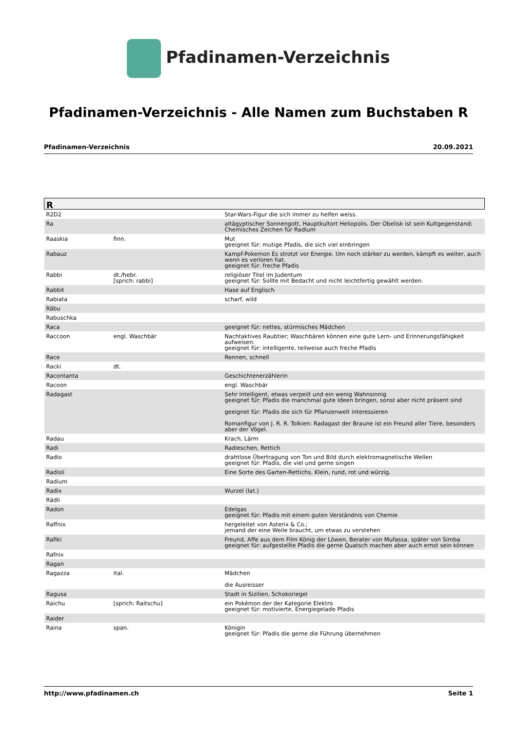Pfadinamen-Verzeichnis
Pfadinamen-Verzeichnis - Alle Namen zum Buchstaben R
Pfadinamen-Verzeichnis 20.09.2021
| R | | |
| --- | --- | --- |
| R2D2 | | Star-Wars-Figur die sich immer zu helfen weiss. |
| Ra | | altägyptischer Sonnengott, Hauptkultort Heliopolis. Der Obelisk ist sein Kultgegenstand; Chemisches Zeichen für Radium |
| Raaskia | finn. | Mut geeignet für: mutige Pfadis, die sich viel einbringen |
| Rabauz | | Kampf-Pokemon Es strotzt vor Energie. Um noch stärker zu werden, kämpft es weiter, auch wenn es verloren hat. geeignet für: freche Pfadis |
| Rabbi | dt./hebr. [sprich: rabbi] | religiöser Titel im Judentum geeignet für: Sollte mit Bedacht und nicht leichtfertig gewählt werden. |
| Rabbit | | Hase auf Englisch |
| Rabiata | | scharf, wild |
| Räbu | | |
| Rabuschka | | |
| Raca | | geeignet für: nettes, stürmisches Mädchen |
| Raccoon | engl. Waschbär | Nachtaktives Raubtier; Waschbären können eine gute Lern- und Erinnerungsfähigkeit aufweisen. geeignet für: intelligente, teilweise auch freche Pfadis |
| Race | | Rennen, schnell |
| Racki | dt. | |
| Racontanta | | Geschichtenerzählerin |
| Racoon | | engl. Waschbär |
| Radagast | | Sehr Intelligent, etwas verpeilt und ein wenig Wahnsinnig geeignet für: Pfadis die manchmal gute Ideen bringen, sonst aber nicht präsent sind geeignet für: Pfadis die sich für Pflanzenwelt interessieren Romanfigur von J. R. R. Tolkien: Radagast der Braune ist ein Freund aller Tiere, besonders aber der Vögel. |
| Radau | | Krach, Lärm |
| Radi | | Radieschen, Rettich |
| Radio | | drahtlose Übertragung von Ton und Bild durch elektromagnetische Wellen geeignet für: Pfadis, die viel und gerne singen |
| Radisli | | Eine Sorte des Garten-Rettichs. Klein, rund, rot und würzig. |
| Radium | | |
| Radix | | Wurzel (lat.) |
| Rädli | | |
| Radon | | Edelgas geeignet für: Pfadis mit einem guten Verständnis von Chemie |
| Raffnix | | hergeleitet von Asterix & Co.; jemand der eine Weile braucht, um etwas zu verstehen |
| Rafiki | | Freund, Affe aus dem Film König der Löwen, Berater von Mufassa, später von Simba geeignet für: aufgestellte Pfadis die gerne Quatsch machen aber auch ernst sein können |
| Rafnix | | |
| Ragan | | |
| Ragazza | ital. | Mädchen die Ausreisser |
| Ragusa | | Stadt in Sizilien, Schokoriegel |
| Raichu | [sprich: Raitschu] | ein Pokémon der der Kategorie Elektro geeignet für: motivierte, Energiegelade Pfadis |
| Raider | | |
| Raina | span. | Königin geeignet für: Pfadis die gerne die Führung übernehmen |
http://www.pfadinamen.ch Seite 1